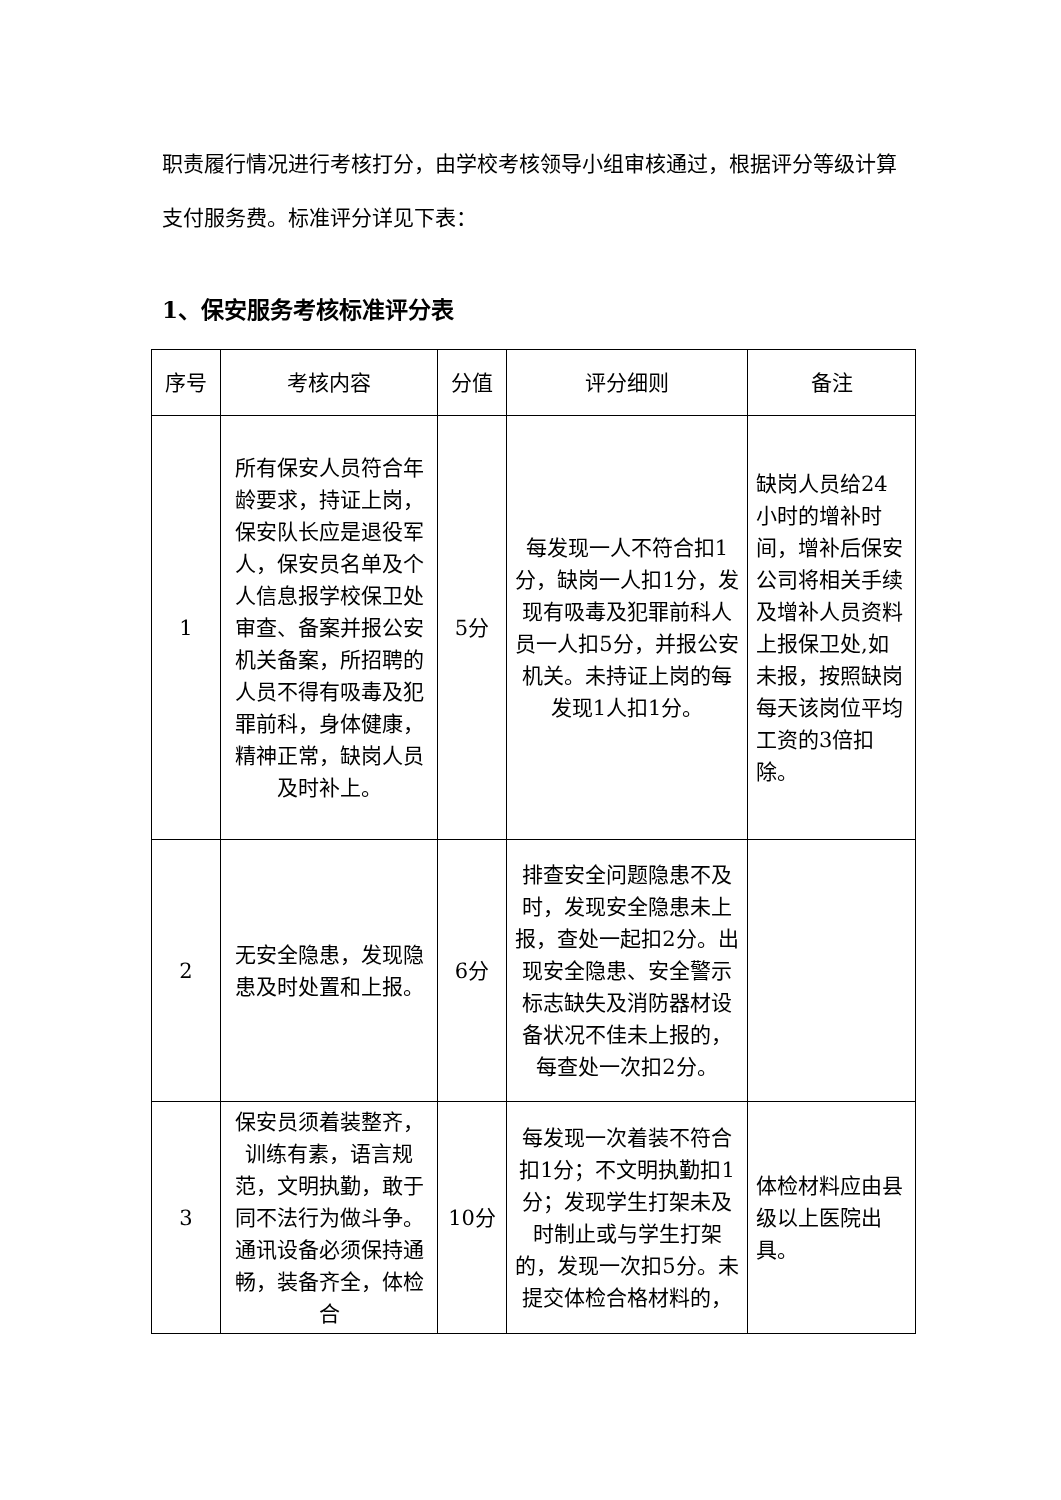职责履行情况进行考核打分，由学校考核领导小组审核通过，根据评分等级计算支付服务费。标准评分详见下表：
1、保安服务考核标准评分表
| 序号 | 考核内容 | 分值 | 评分细则 | 备注 |
| --- | --- | --- | --- | --- |
| 1 | 所有保安人员符合年龄要求，持证上岗，保安队长应是退役军人，保安员名单及个人信息报学校保卫处审查、备案并报公安机关备案，所招聘的人员不得有吸毒及犯罪前科，身体健康，精神正常，缺岗人员及时补上。 | 5分 | 每发现一人不符合扣1分，缺岗一人扣1分，发现有吸毒及犯罪前科人员一人扣5分，并报公安机关。未持证上岗的每发现1人扣1分。 | 缺岗人员给24小时的增补时间，增补后保安公司将相关手续及增补人员资料上报保卫处,如未报，按照缺岗每天该岗位平均工资的3倍扣除。 |
| 2 | 无安全隐患，发现隐患及时处置和上报。 | 6分 | 排查安全问题隐患不及时，发现安全隐患未上报，查处一起扣2分。出现安全隐患、安全警示标志缺失及消防器材设备状况不佳未上报的，每查处一次扣2分。 | |
| 3 | 保安员须着装整齐，训练有素，语言规范，文明执勤，敢于同不法行为做斗争。通讯设备必须保持通畅，装备齐全，体检合 | 10分 | 每发现一次着装不符合扣1分；不文明执勤扣1分；发现学生打架未及时制止或与学生打架的，发现一次扣5分。未提交体检合格材料的， | 体检材料应由县级以上医院出具。 |